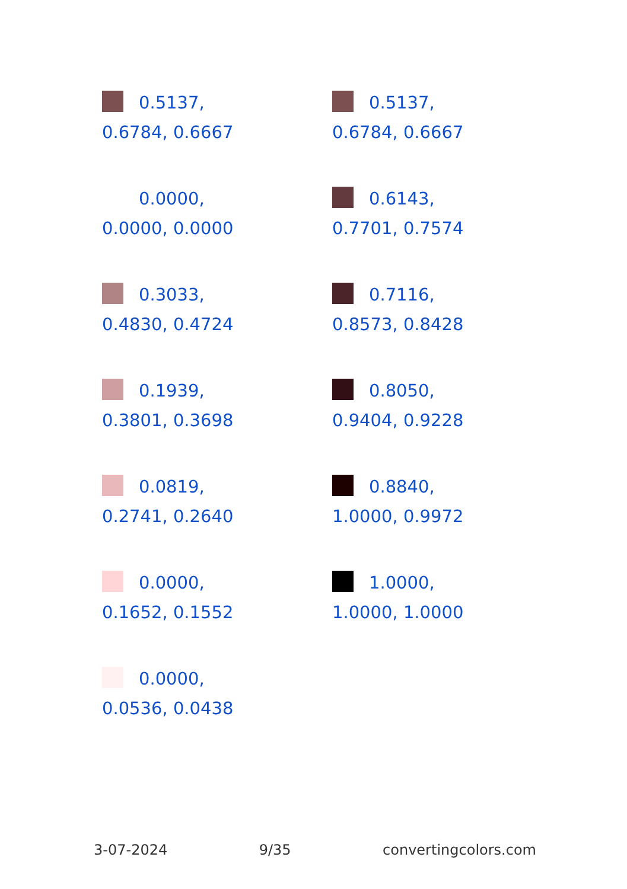0.5137, 0.6784, 0.6667
0.5137, 0.6784, 0.6667
0.0000, 0.0000, 0.0000
0.6143, 0.7701, 0.7574
0.3033, 0.4830, 0.4724
0.7116, 0.8573, 0.8428
0.1939, 0.3801, 0.3698
0.8050, 0.9404, 0.9228
0.0819, 0.2741, 0.2640
0.8840, 1.0000, 0.9972
0.0000, 0.1652, 0.1552
1.0000, 1.0000, 1.0000
0.0000, 0.0536, 0.0438
3-07-2024 9/35 convertingcolors.com